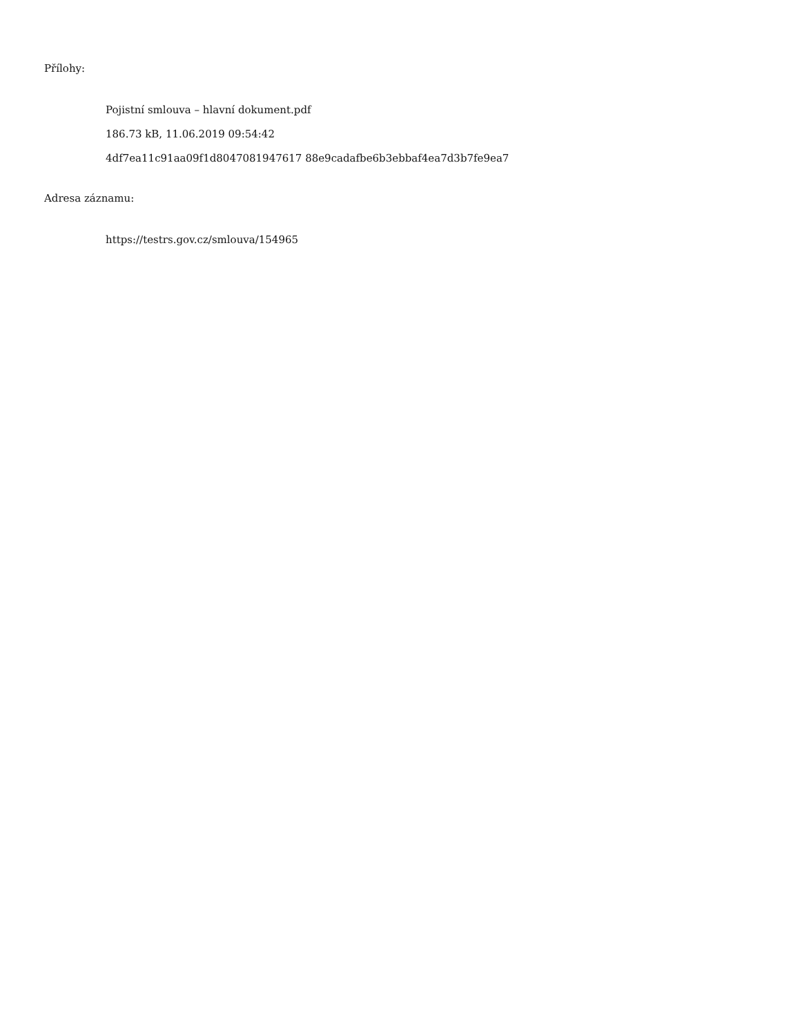Přílohy:
Pojistní smlouva – hlavní dokument.pdf
186.73 kB, 11.06.2019 09:54:42
4df7ea11c91aa09f1d8047081947617 88e9cadafbe6b3ebbaf4ea7d3b7fe9ea7
Adresa záznamu:
https://testrs.gov.cz/smlouva/154965